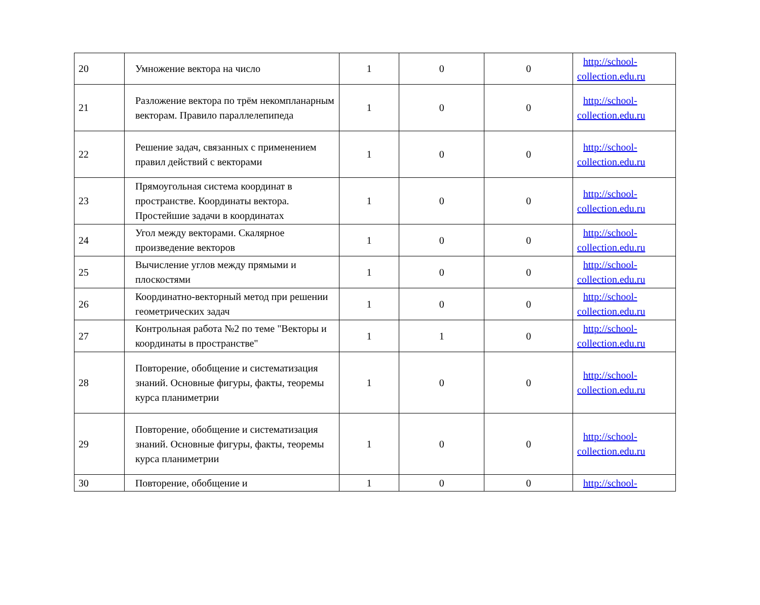| 20 | Умножение вектора на число | 1 | 0 | 0 | http://school- collection.edu.ru |
| 21 | Разложение вектора по трём некомпланарным векторам. Правило параллелепипеда | 1 | 0 | 0 | http://school- collection.edu.ru |
| 22 | Решение задач, связанных с применением правил действий с векторами | 1 | 0 | 0 | http://school- collection.edu.ru |
| 23 | Прямоугольная система координат в пространстве. Координаты вектора. Простейшие задачи в координатах | 1 | 0 | 0 | http://school- collection.edu.ru |
| 24 | Угол между векторами. Скалярное произведение векторов | 1 | 0 | 0 | http://school- collection.edu.ru |
| 25 | Вычисление углов между прямыми и плоскостями | 1 | 0 | 0 | http://school- collection.edu.ru |
| 26 | Координатно-векторный метод при решении геометрических задач | 1 | 0 | 0 | http://school- collection.edu.ru |
| 27 | Контрольная работа №2 по теме "Векторы и координаты в пространстве" | 1 | 1 | 0 | http://school- collection.edu.ru |
| 28 | Повторение, обобщение и систематизация знаний. Основные фигуры, факты, теоремы курса планиметрии | 1 | 0 | 0 | http://school- collection.edu.ru |
| 29 | Повторение, обобщение и систематизация знаний. Основные фигуры, факты, теоремы курса планиметрии | 1 | 0 | 0 | http://school- collection.edu.ru |
| 30 | Повторение, обобщение и | 1 | 0 | 0 | http://school- |